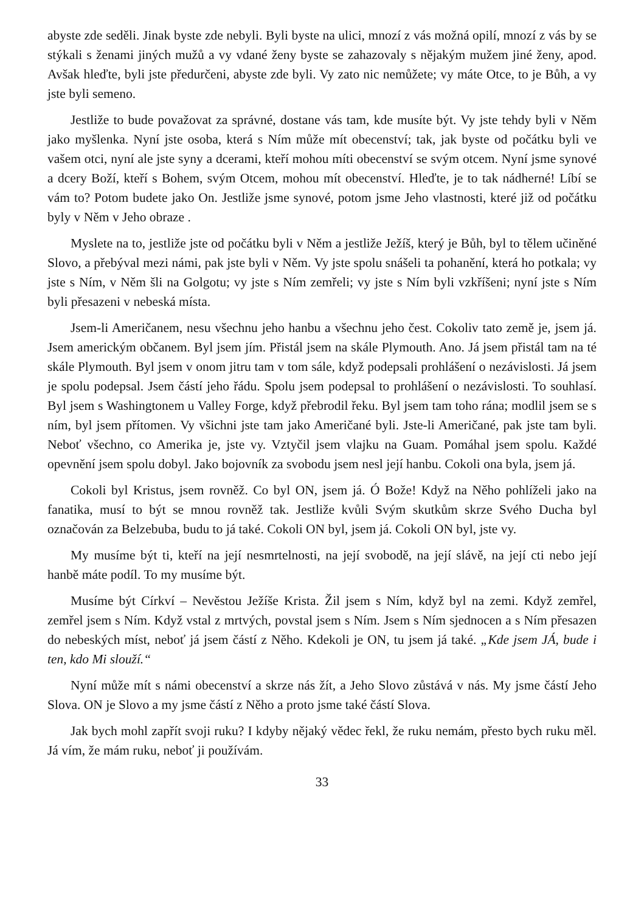abyste zde seděli. Jinak byste zde nebyli. Byli byste na ulici, mnozí z vás možná opilí, mnozí z vás by se stýkali s ženami jiných mužů a vy vdané ženy byste se zahazovaly s nějakým mužem jiné ženy, apod. Avšak hleďte, byli jste předurčeni, abyste zde byli. Vy zato nic nemůžete; vy máte Otce, to je Bůh, a vy jste byli semeno.
Jestliže to bude považovat za správné, dostane vás tam, kde musíte být. Vy jste tehdy byli v Něm jako myšlenka. Nyní jste osoba, která s Ním může mít obecenství; tak, jak byste od počátku byli ve vašem otci, nyní ale jste syny a dcerami, kteří mohou míti obecenství se svým otcem. Nyní jsme synové a dcery Boží, kteří s Bohem, svým Otcem, mohou mít obecenství. Hleďte, je to tak nádherné! Líbí se vám to? Potom budete jako On. Jestliže jsme synové, potom jsme Jeho vlastnosti, které již od počátku byly v Něm v Jeho obraze .
Myslete na to, jestliže jste od počátku byli v Něm a jestliže Ježíš, který je Bůh, byl to tělem učiněné Slovo, a přebýval mezi námi, pak jste byli v Něm. Vy jste spolu snášeli ta pohanění, která ho potkala; vy jste s Ním, v Něm šli na Golgotu; vy jste s Ním zemřeli; vy jste s Ním byli vzkříšeni; nyní jste s Ním byli přesazeni v nebeská místa.
Jsem-li Američanem, nesu všechnu jeho hanbu a všechnu jeho čest. Cokoliv tato země je, jsem já. Jsem americkým občanem. Byl jsem jím. Přistál jsem na skále Plymouth. Ano. Já jsem přistál tam na té skále Plymouth. Byl jsem v onom jitru tam v tom sále, když podepsali prohlášení o nezávislosti. Já jsem je spolu podepsal. Jsem částí jeho řádu. Spolu jsem podepsal to prohlášení o nezávislosti. To souhlasí. Byl jsem s Washingtonem u Valley Forge, když přebrodil řeku. Byl jsem tam toho rána; modlil jsem se s ním, byl jsem přítomen. Vy všichni jste tam jako Američané byli. Jste-li Američané, pak jste tam byli. Neboť všechno, co Amerika je, jste vy. Vztyčil jsem vlajku na Guam. Pomáhal jsem spolu. Každé opevnění jsem spolu dobyl. Jako bojovník za svobodu jsem nesl její hanbu. Cokoli ona byla, jsem já.
Cokoli byl Kristus, jsem rovněž. Co byl ON, jsem já. Ó Bože! Když na Něho pohlíželi jako na fanatika, musí to být se mnou rovněž tak. Jestliže kvůli Svým skutkům skrze Svého Ducha byl označován za Belzebuba, budu to já také. Cokoli ON byl, jsem já. Cokoli ON byl, jste vy.
My musíme být ti, kteří na její nesmrtelnosti, na její svobodě, na její slávě, na její cti nebo její hanbě máte podíl. To my musíme být.
Musíme být Církví – Nevěstou Ježíše Krista. Žil jsem s Ním, když byl na zemi. Když zemřel, zemřel jsem s Ním. Když vstal z mrtvých, povstal jsem s Ním. Jsem s Ním sjednocen a s Ním přesazen do nebeských míst, neboť já jsem částí z Něho. Kdekoli je ON, tu jsem já také. „Kde jsem JÁ, bude i ten, kdo Mi slouží.“
Nyní může mít s námi obecenství a skrze nás žít, a Jeho Slovo zůstává v nás. My jsme částí Jeho Slova. ON je Slovo a my jsme částí z Něho a proto jsme také částí Slova.
Jak bych mohl zapřít svoji ruku? I kdyby nějaký vědec řekl, že ruku nemám, přesto bych ruku měl. Já vím, že mám ruku, neboť ji používám.
33